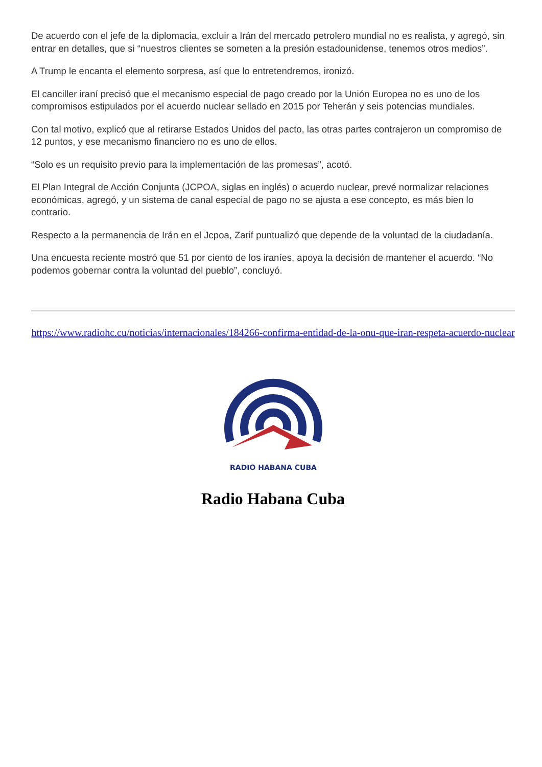De acuerdo con el jefe de la diplomacia, excluir a Irán del mercado petrolero mundial no es realista, y agregó, sin entrar en detalles, que si “nuestros clientes se someten a la presión estadounidense, tenemos otros medios”.
A Trump le encanta el elemento sorpresa, así que lo entretendremos, ironizó.
El canciller iraní precisó que el mecanismo especial de pago creado por la Unión Europea no es uno de los compromisos estipulados por el acuerdo nuclear sellado en 2015 por Teherán y seis potencias mundiales.
Con tal motivo, explicó que al retirarse Estados Unidos del pacto, las otras partes contrajeron un compromiso de 12 puntos, y ese mecanismo financiero no es uno de ellos.
“Solo es un requisito previo para la implementación de las promesas”, acotó.
El Plan Integral de Acción Conjunta (JCPOA, siglas en inglés) o acuerdo nuclear, prevé normalizar relaciones económicas, agregó, y un sistema de canal especial de pago no se ajusta a ese concepto, es más bien lo contrario.
Respecto a la permanencia de Irán en el Jcpoa, Zarif puntualizó que depende de la voluntad de la ciudadanía.
Una encuesta reciente mostró que 51 por ciento de los iraníes, apoya la decisión de mantener el acuerdo. “No podemos gobernar contra la voluntad del pueblo”, concluyó.
https://www.radiohc.cu/noticias/internacionales/184266-confirma-entidad-de-la-onu-que-iran-respeta-acuerdo-nuclear
RADIO HABANA CUBA
Radio Habana Cuba